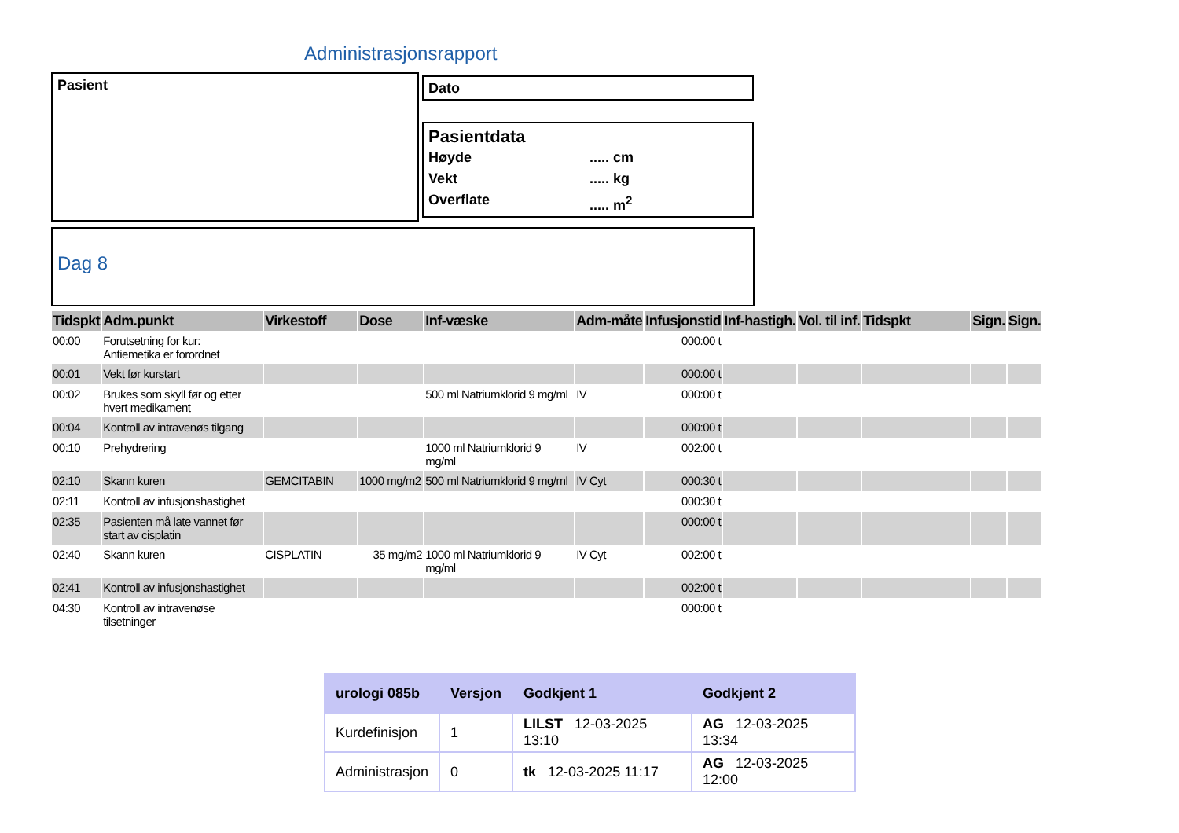Administrasjonsrapport
Pasient Dato
Pasientdata
Høyde..... cm Vekt..... kg Overflate..... m<sup>2</sup>
Dag 8
| Tidspkt | Adm.punkt | Virkestoff | Dose | Inf-væske | Adm-måte | Infusjonstid | Inf-hastigh. | Vol. til inf. | Tidspkt | Sign. | Sign. |
| --- | --- | --- | --- | --- | --- | --- | --- | --- | --- | --- | --- |
| 00:00 | Forutsetning for kur: Antiemetika er forordnet | | | | | 000:00 t | | | | | |
| 00:01 | Vekt før kurstart | | | | | 000:00 t | | | | | |
| 00:02 | Brukes som skyll før og etter hvert medikament | | | 500 ml Natriumklorid 9 mg/ml | IV | 000:00 t | | | | | |
| 00:04 | Kontroll av intravenøs tilgang | | | | | 000:00 t | | | | | |
| 00:10 | Prehydrering | | | 1000 ml Natriumklorid 9 mg/ml | IV | 002:00 t | | | | | |
| 02:10 | Skann kuren | GEMCITABIN | 1000 mg/m2 | 500 ml Natriumklorid 9 mg/ml | IV Cyt | 000:30 t | | | | | |
| 02:11 | Kontroll av infusjonshastighet | | | | | 000:30 t | | | | | |
| 02:35 | Pasienten må late vannet før start av cisplatin | | | | | 000:00 t | | | | | |
| 02:40 | Skann kuren | CISPLATIN | 35 mg/m2 | 1000 ml Natriumklorid 9 mg/ml | IV Cyt | 002:00 t | | | | | |
| 02:41 | Kontroll av infusjonshastighet | | | | | 002:00 t | | | | | |
| 04:30 | Kontroll av intravenøse tilsetninger | | | | | 000:00 t | | | | | |
| urologi 085b | Versjon | Godkjent 1 | Godkjent 2 |
| --- | --- | --- | --- |
| Kurdefinisjon | 1 | LILST 12-03-2025 13:10 | AG 12-03-2025 13:34 |
| Administrasjon | 0 | tk 12-03-2025 11:17 | AG 12-03-2025 12:00 |